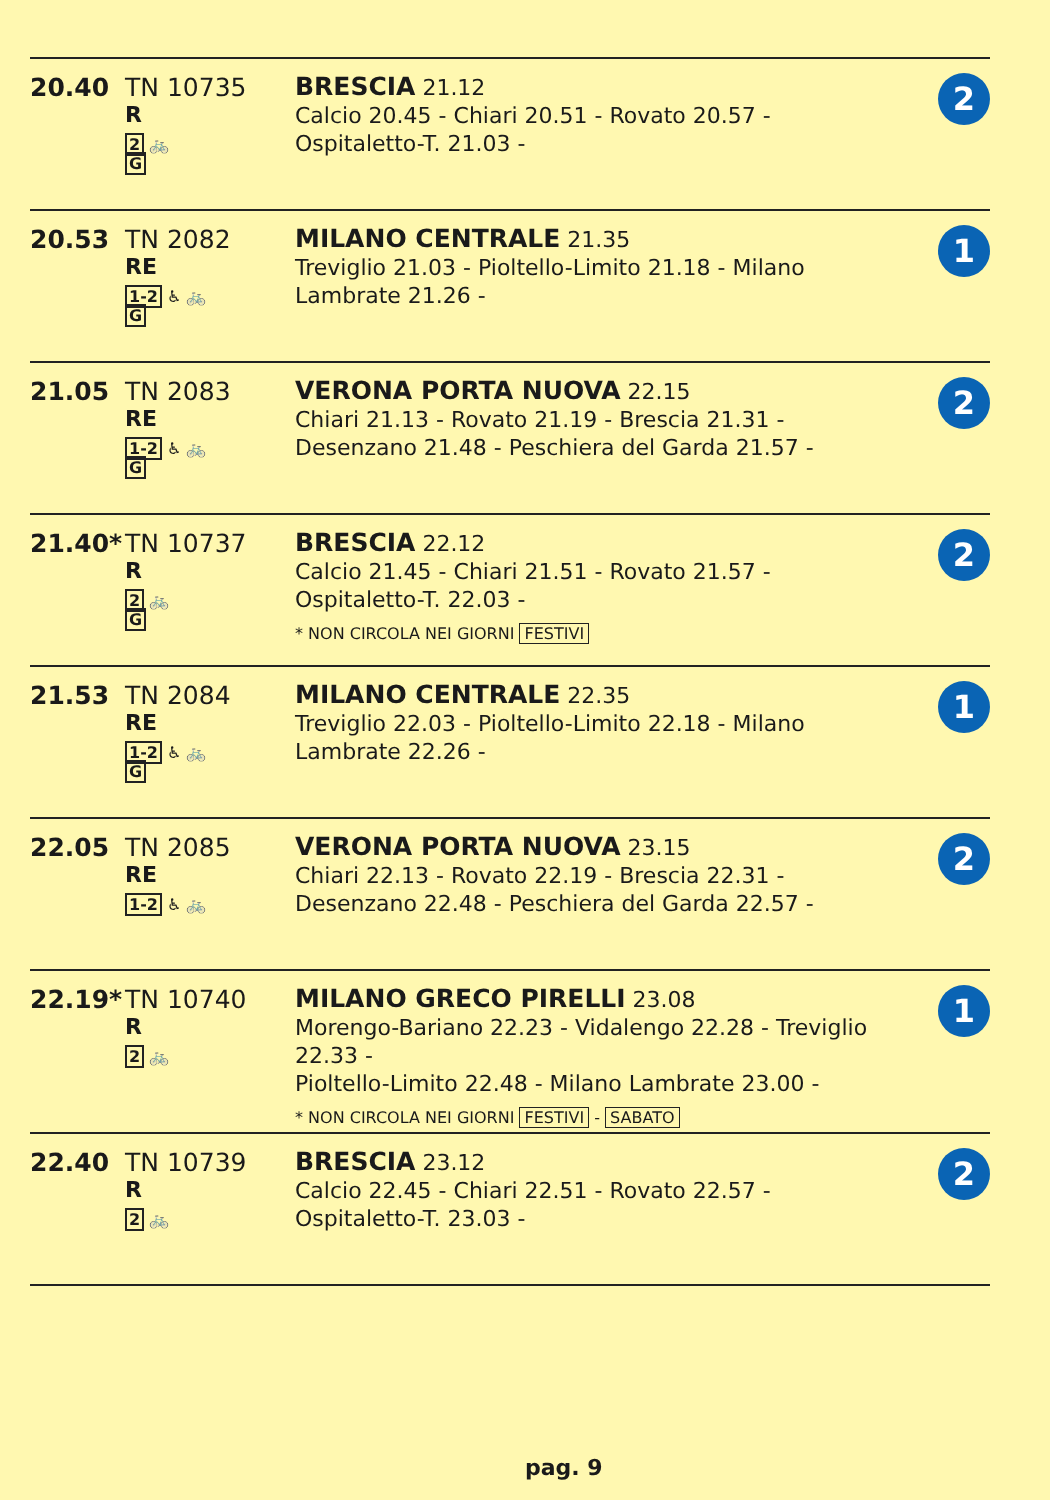| 20.40 | TN 10735 R 2 🚲 G | BRESCIA 21.12 Calcio 20.45 - Chiari 20.51 - Rovato 20.57 - Ospitaletto-T. 21.03 - | 2 |
| 20.53 | TN 2082 RE 1-2 ♿ 🚲 G | MILANO CENTRALE 21.35 Treviglio 21.03 - Pioltello-Limito 21.18 - Milano Lambrate 21.26 - | 1 |
| 21.05 | TN 2083 RE 1-2 ♿ 🚲 G | VERONA PORTA NUOVA 22.15 Chiari 21.13 - Rovato 21.19 - Brescia 21.31 - Desenzano 21.48 - Peschiera del Garda 21.57 - | 2 |
| 21.40* | TN 10737 R 2 🚲 G | BRESCIA 22.12 Calcio 21.45 - Chiari 21.51 - Rovato 21.57 - Ospitaletto-T. 22.03 - * NON CIRCOLA NEI GIORNI FESTIVI | 2 |
| 21.53 | TN 2084 RE 1-2 ♿ 🚲 G | MILANO CENTRALE 22.35 Treviglio 22.03 - Pioltello-Limito 22.18 - Milano Lambrate 22.26 - | 1 |
| 22.05 | TN 2085 RE 1-2 ♿ 🚲 | VERONA PORTA NUOVA 23.15 Chiari 22.13 - Rovato 22.19 - Brescia 22.31 - Desenzano 22.48 - Peschiera del Garda 22.57 - | 2 |
| 22.19* | TN 10740 R 2 🚲 | MILANO GRECO PIRELLI 23.08 Morengo-Bariano 22.23 - Vidalengo 22.28 - Treviglio 22.33 - Pioltello-Limito 22.48 - Milano Lambrate 23.00 - * NON CIRCOLA NEI GIORNI FESTIVI - SABATO | 1 |
| 22.40 | TN 10739 R 2 🚲 | BRESCIA 23.12 Calcio 22.45 - Chiari 22.51 - Rovato 22.57 - Ospitaletto-T. 23.03 - | 2 |
pag. 9